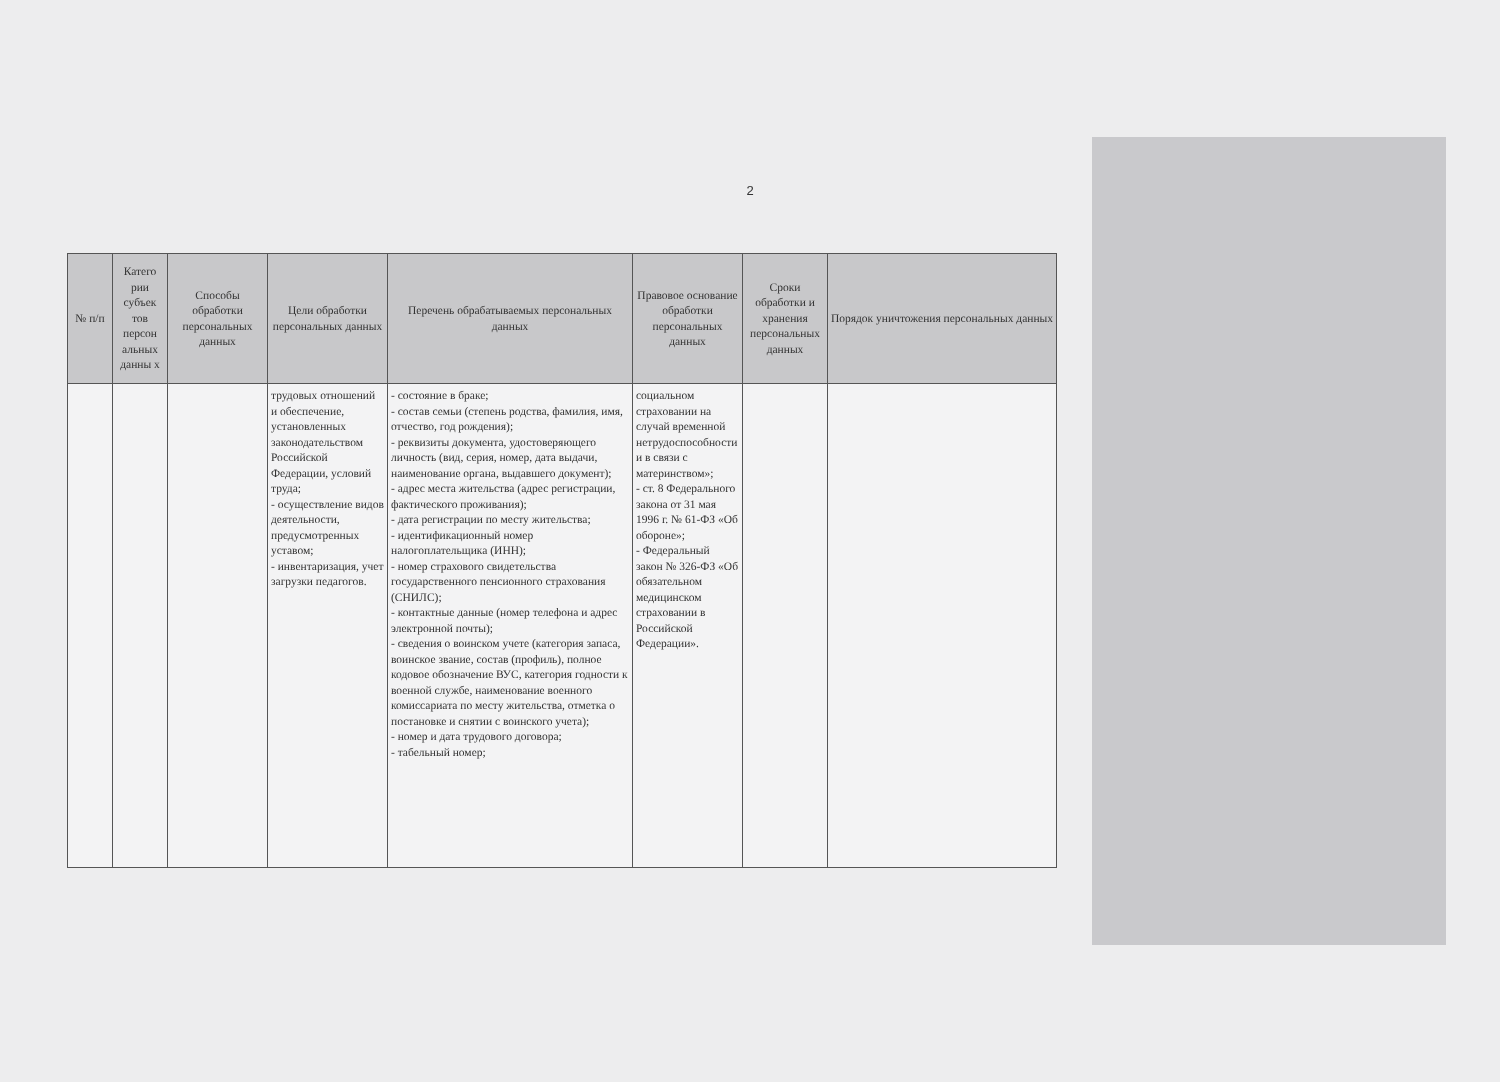2
| № п/п | Катего рии субъек тов персон альных данны х | Способы обработки персональных данных | Цели обработки персональных данных | Перечень обрабатываемых персональных данных | Правовое основание обработки персональных данных | Сроки обработки и хранения персональных данных | Порядок уничтожения персональных данных |
| --- | --- | --- | --- | --- | --- | --- | --- |
| | | | трудовых отношений и обеспечение, установленных законодательством Российской Федерации, условий труда; - осуществление видов деятельности, предусмотренных уставом; - инвентаризация, учет загрузки педагогов. | - состояние в браке; - состав семьи (степень родства, фамилия, имя, отчество, год рождения); - реквизиты документа, удостоверяющего личность (вид, серия, номер, дата выдачи, наименование органа, выдавшего документ); - адрес места жительства (адрес регистрации, фактического проживания); - дата регистрации по месту жительства; - идентификационный номер налогоплательщика (ИНН); - номер страхового свидетельства государственного пенсионного страхования (СНИЛС); - контактные данные (номер телефона и адрес электронной почты); - сведения о воинском учете (категория запаса, воинское звание, состав (профиль), полное кодовое обозначение ВУС, категория годности к военной службе, наименование военного комиссариата по месту жительства, отметка о постановке и снятии с воинского учета); - номер и дата трудового договора; - табельный номер; | социальном страховании на случай временной нетрудоспособности и в связи с материнством»; - ст. 8 Федерального закона от 31 мая 1996 г. № 61-ФЗ «Об обороне»; - Федеральный закон № 326-ФЗ «Об обязательном медицинском страховании в Российской Федерации». | | |